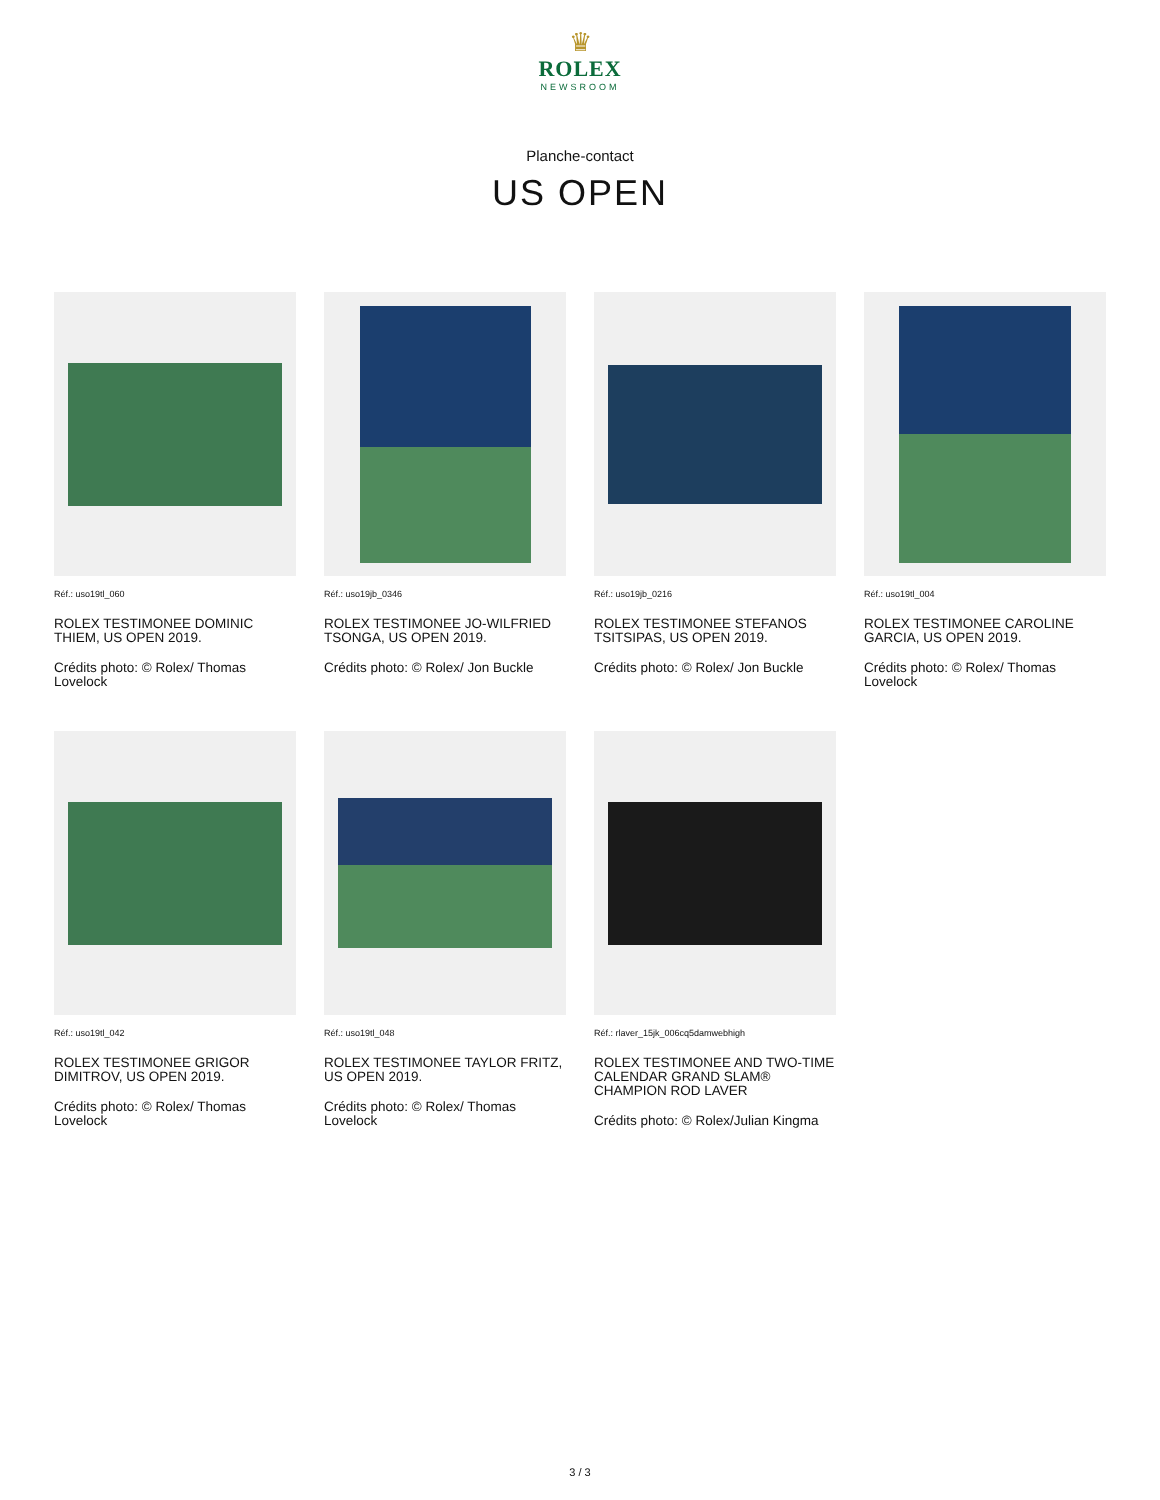♛
ROLEX
NEWSROOM
Planche-contact
US OPEN
Réf.: uso19tl_060
ROLEX TESTIMONEE DOMINIC THIEM, US OPEN 2019.
Crédits photo: © Rolex/ Thomas Lovelock
Réf.: uso19jb_0346
ROLEX TESTIMONEE JO-WILFRIED TSONGA, US OPEN 2019.
Crédits photo: © Rolex/ Jon Buckle
Réf.: uso19jb_0216
ROLEX TESTIMONEE STEFANOS TSITSIPAS, US OPEN 2019.
Crédits photo: © Rolex/ Jon Buckle
Réf.: uso19tl_004
ROLEX TESTIMONEE CAROLINE GARCIA, US OPEN 2019.
Crédits photo: © Rolex/ Thomas Lovelock
Réf.: uso19tl_042
ROLEX TESTIMONEE GRIGOR DIMITROV, US OPEN 2019.
Crédits photo: © Rolex/ Thomas Lovelock
Réf.: uso19tl_048
ROLEX TESTIMONEE TAYLOR FRITZ, US OPEN 2019.
Crédits photo: © Rolex/ Thomas Lovelock
Réf.: rlaver_15jk_006cq5damwebhigh
ROLEX TESTIMONEE AND TWO-TIME CALENDAR GRAND SLAM® CHAMPION ROD LAVER
Crédits photo: © Rolex/Julian Kingma
3 / 3